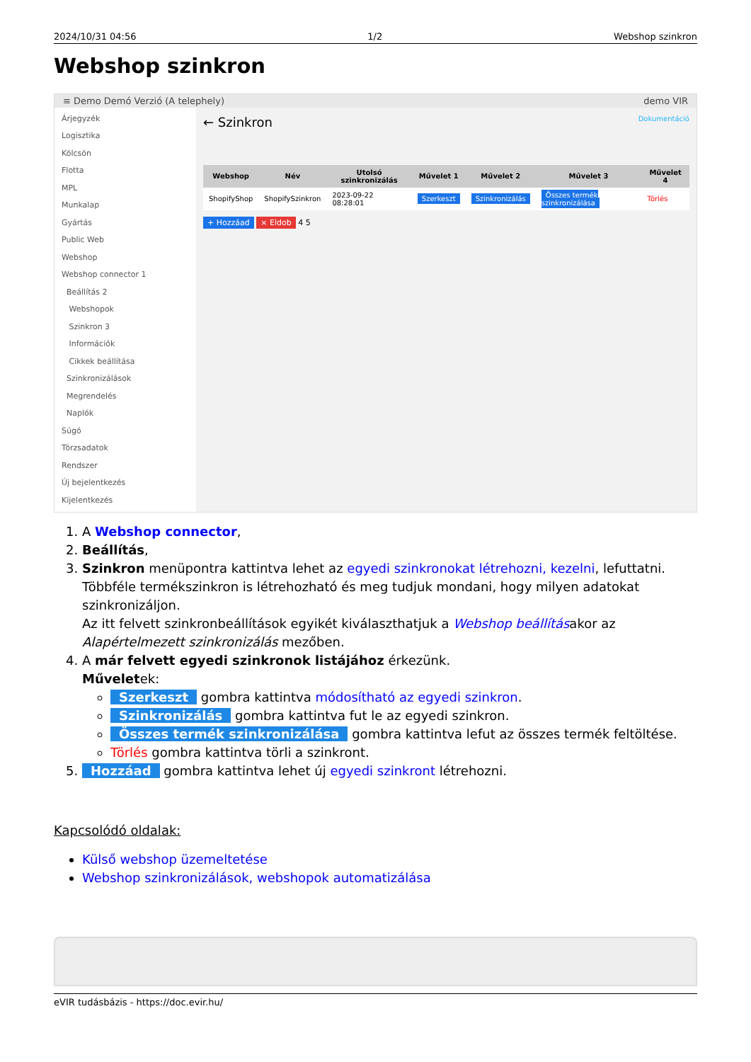2024/10/31 04:56 1/2 Webshop szinkron
Webshop szinkron
≡ Demo Demó Verzió (A telephely) demo VIR
Árjegyzék
Logisztika
Kölcsön
Flotta
MPL
Munkalap
Gyártás
Public Web
Webshop
Webshop connector 1
Beállítás 2
Webshopok
Szinkron 3
Információk
Cikkek beállítása
Szinkronizálások
Megrendelés
Naplók
Súgó
Törzsadatok
Rendszer
Új bejelentkezés
Kijelentkezés
← Szinkron Dokumentáció
| Webshop | Név | Utolsó szinkronizálás | Művelet 1 | Művelet 2 | Művelet 3 | Művelet 4 |
| --- | --- | --- | --- | --- | --- | --- |
| ShopifyShop | ShopifySzinkron | 2023-09-22 08:28:01 | Szerkeszt | Szinkronizálás | Összes termék szinkronizálása | Törlés |
+ Hozzáad × Eldob 4 5
1. A Webshop connector,
2. Beállítás,
3. Szinkron menüpontra kattintva lehet az egyedi szinkronokat létrehozni, kezelni, lefuttatni.
Többféle termékszinkron is létrehozható és meg tudjuk mondani, hogy milyen adatokat szinkronizáljon.
Az itt felvett szinkronbeállítások egyikét kiválaszthatjuk a Webshop beállításakor az Alapértelmezett szinkronizálás mezőben.
4. A már felvett egyedi szinkronok listájához érkezünk.
Műveletek:
Szerkeszt gombra kattintva módosítható az egyedi szinkron.
Szinkronizálás gombra kattintva fut le az egyedi szinkron.
Összes termék szinkronizálása gombra kattintva lefut az összes termék feltöltése.
Törlés gombra kattintva törli a szinkront.
5. Hozzáad gombra kattintva lehet új egyedi szinkront létrehozni.
Kapcsolódó oldalak:
Külső webshop üzemeltetése
Webshop szinkronizálások, webshopok automatizálása
eVIR tudásbázis - https://doc.evir.hu/